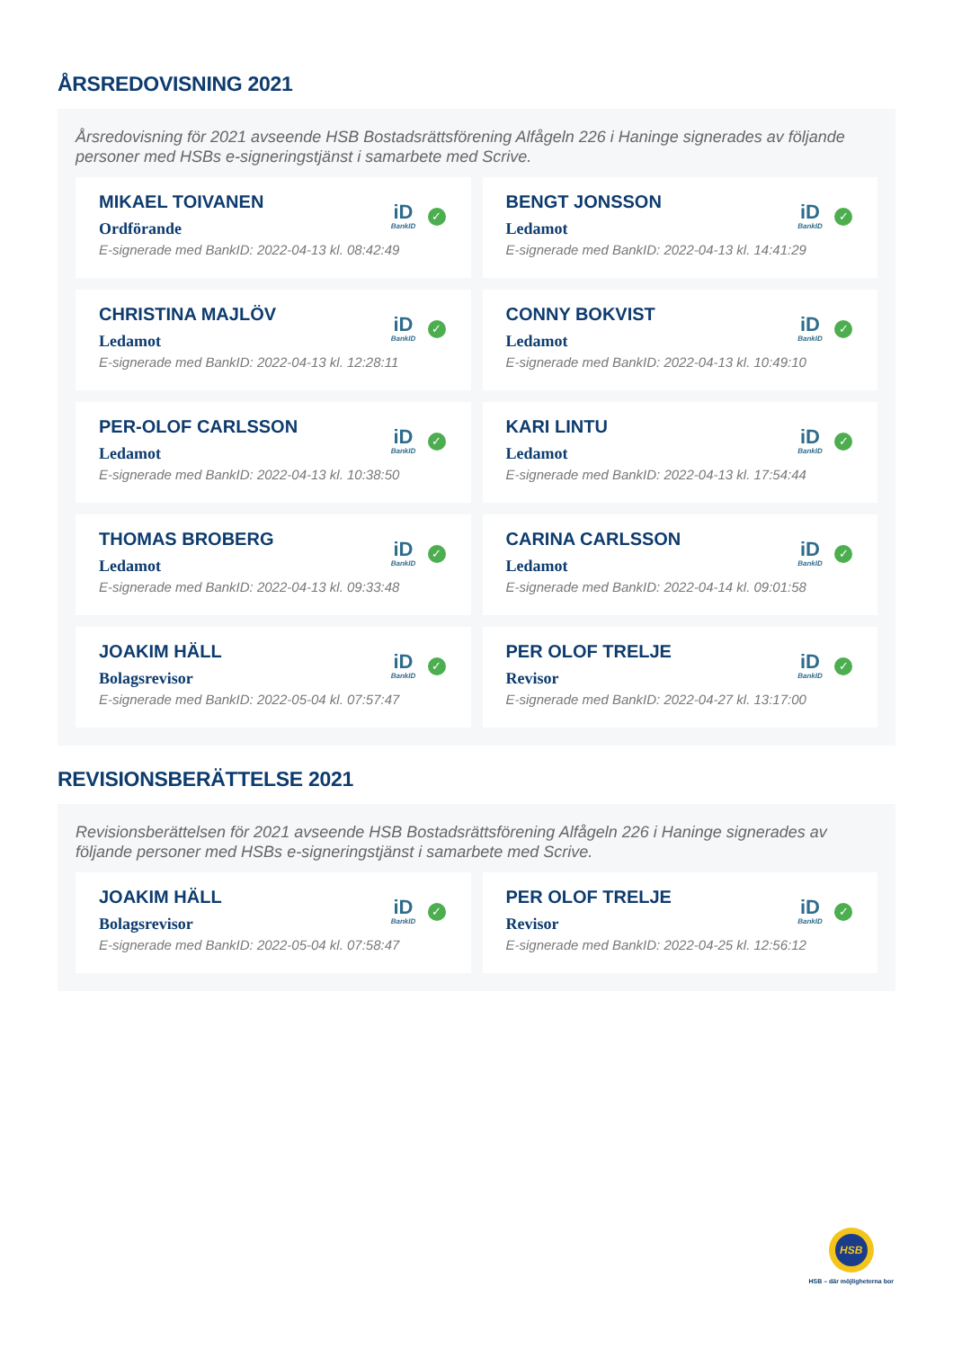ÅRSREDOVISNING 2021
Årsredovisning för 2021 avseende HSB Bostadsrättsförening Alfågeln 226 i Haninge signerades av följande personer med HSBs e-signeringstjänst i samarbete med Scrive.
MIKAEL TOIVANEN
Ordförande
E-signerade med BankID: 2022-04-13 kl. 08:42:49
iD
BankID
✓
BENGT JONSSON
Ledamot
E-signerade med BankID: 2022-04-13 kl. 14:41:29
iD
BankID
✓
CHRISTINA MAJLÖV
Ledamot
E-signerade med BankID: 2022-04-13 kl. 12:28:11
iD
BankID
✓
CONNY BOKVIST
Ledamot
E-signerade med BankID: 2022-04-13 kl. 10:49:10
iD
BankID
✓
PER-OLOF CARLSSON
Ledamot
E-signerade med BankID: 2022-04-13 kl. 10:38:50
iD
BankID
✓
KARI LINTU
Ledamot
E-signerade med BankID: 2022-04-13 kl. 17:54:44
iD
BankID
✓
THOMAS BROBERG
Ledamot
E-signerade med BankID: 2022-04-13 kl. 09:33:48
iD
BankID
✓
CARINA CARLSSON
Ledamot
E-signerade med BankID: 2022-04-14 kl. 09:01:58
iD
BankID
✓
JOAKIM HÄLL
Bolagsrevisor
E-signerade med BankID: 2022-05-04 kl. 07:57:47
iD
BankID
✓
PER OLOF TRELJE
Revisor
E-signerade med BankID: 2022-04-27 kl. 13:17:00
iD
BankID
✓
REVISIONSBERÄTTELSE 2021
Revisionsberättelsen för 2021 avseende HSB Bostadsrättsförening Alfågeln 226 i Haninge signerades av följande personer med HSBs e-signeringstjänst i samarbete med Scrive.
JOAKIM HÄLL
Bolagsrevisor
E-signerade med BankID: 2022-05-04 kl. 07:58:47
iD
BankID
✓
PER OLOF TRELJE
Revisor
E-signerade med BankID: 2022-04-25 kl. 12:56:12
iD
BankID
✓
HSB
HSB – där möjligheterna bor